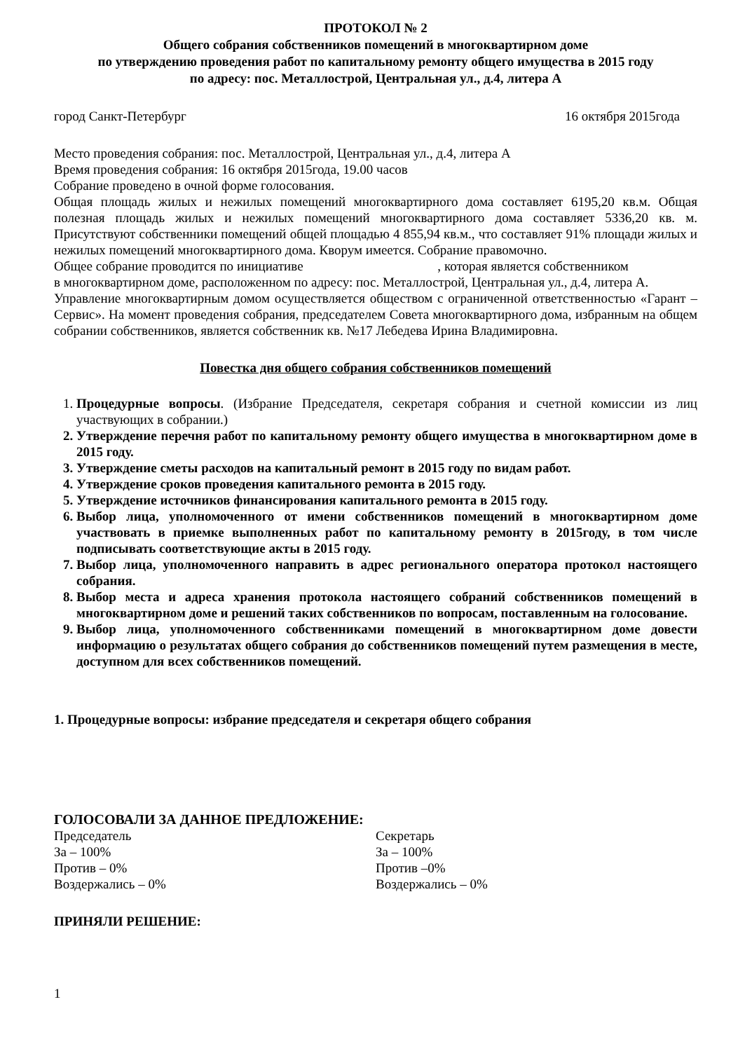ПРОТОКОЛ № 2
Общего собрания собственников помещений в многоквартирном доме
по утверждению проведения работ по капитальному ремонту общего имущества в 2015 году
по адресу: пос. Металлострой, Центральная ул., д.4, литера А
город Санкт-Петербург 16 октября 2015года
Место проведения собрания: пос. Металлострой, Центральная ул., д.4, литера А
Время проведения собрания: 16 октября 2015года, 19.00 часов
Собрание проведено в очной форме голосования.
Общая площадь жилых и нежилых помещений многоквартирного дома составляет 6195,20 кв.м. Общая полезная площадь жилых и нежилых помещений многоквартирного дома составляет 5336,20 кв. м. Присутствуют собственники помещений общей площадью 4 855,94 кв.м., что составляет 91% площади жилых и нежилых помещений многоквартирного дома. Кворум имеется. Собрание правомочно.
Общее собрание проводится по инициативе , которая является собственником в многоквартирном доме, расположенном по адресу: пос. Металлострой, Центральная ул., д.4, литера А.
Управление многоквартирным домом осуществляется обществом с ограниченной ответственностью «Гарант – Сервис». На момент проведения собрания, председателем Совета многоквартирного дома, избранным на общем собрании собственников, является собственник кв. №17 Лебедева Ирина Владимировна.
Повестка дня общего собрания собственников помещений
1. Процедурные вопросы. (Избрание Председателя, секретаря собрания и счетной комиссии из лиц участвующих в собрании.)
2. Утверждение перечня работ по капитальному ремонту общего имущества в многоквартирном доме в 2015 году.
3. Утверждение сметы расходов на капитальный ремонт в 2015 году по видам работ.
4. Утверждение сроков проведения капитального ремонта в 2015 году.
5. Утверждение источников финансирования капитального ремонта в 2015 году.
6. Выбор лица, уполномоченного от имени собственников помещений в многоквартирном доме участвовать в приемке выполненных работ по капитальному ремонту в 2015году, в том числе подписывать соответствующие акты в 2015 году.
7. Выбор лица, уполномоченного направить в адрес регионального оператора протокол настоящего собрания.
8. Выбор места и адреса хранения протокола настоящего собраний собственников помещений в многоквартирном доме и решений таких собственников по вопросам, поставленным на голосование.
9. Выбор лица, уполномоченного собственниками помещений в многоквартирном доме довести информацию о результатах общего собрания до собственников помещений путем размещения в месте, доступном для всех собственников помещений.
1. Процедурные вопросы: избрание председателя и секретаря общего собрания
ГОЛОСОВАЛИ ЗА ДАННОЕ ПРЕДЛОЖЕНИЕ:
Председатель
За – 100%
Против – 0%
Воздержались – 0%
Секретарь
За – 100%
Против –0%
Воздержались – 0%
ПРИНЯЛИ РЕШЕНИЕ:
1